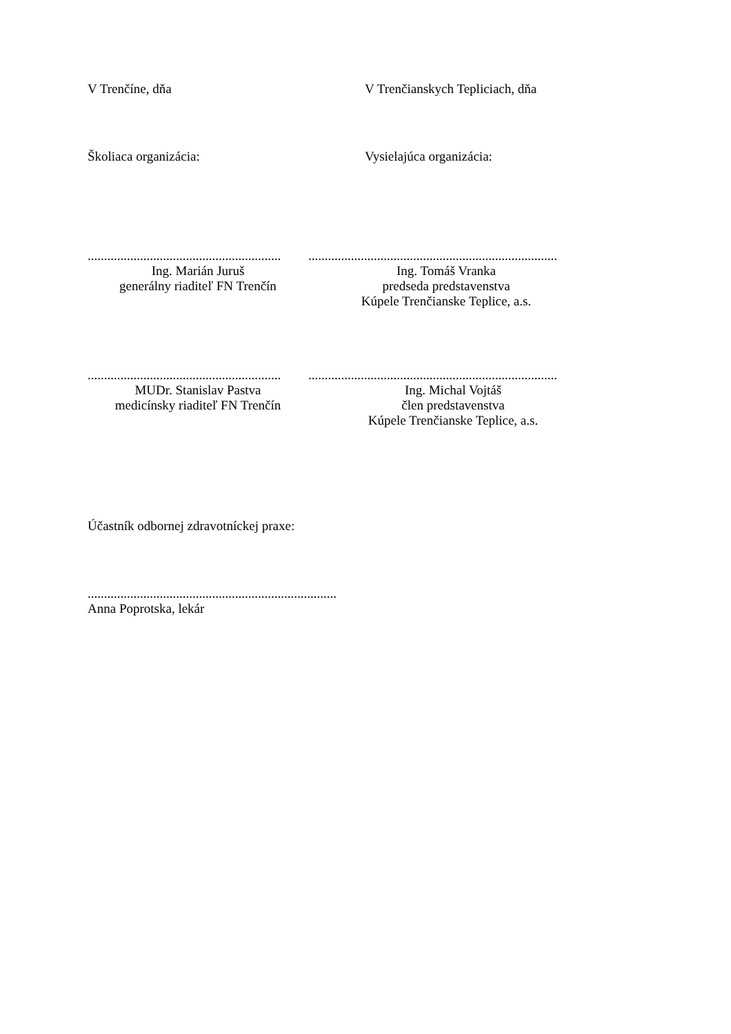V Trenčíne, dňa V Trenčianskych Tepliciach, dňa
Školiaca organizácia: Vysielajúca organizácia:
...........................................................
Ing. Marián Juruš
generálny riaditeľ FN Trenčín
............................................................................
Ing. Tomáš Vranka
predseda predstavenstva
Kúpele Trenčianske Teplice, a.s.
...........................................................
MUDr. Stanislav Pastva
medicínsky riaditeľ FN Trenčín
............................................................................
Ing. Michal Vojtáš
člen predstavenstva
Kúpele Trenčianske Teplice, a.s.
Účastník odbornej zdravotníckej praxe:
............................................................................
Anna Poprotska, lekár